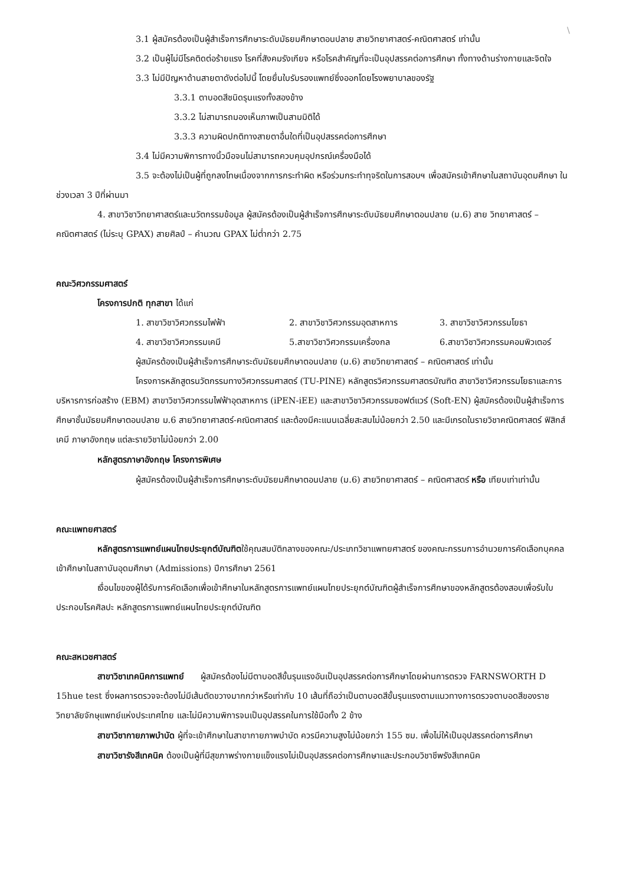\
3.1 ผู้สมัครต้องเป็นผู้สำเร็จการศึกษาระดับมัธยมศึกษาตอนปลาย สายวิทยาศาสตร์-คณิตศาสตร์ เท่านั้น
3.2 เป็นผู้ไม่มีโรคติดต่อร้ายแรง โรคที่สังคมรังเกียจ หรือโรคสำคัญที่จะเป็นอุปสรรคต่อการศึกษา ทั้งทางด้านร่างกายและจิตใจ
3.3 ไม่มีปัญหาด้านสายตาดังต่อไปนี้ โดยยื่นใบรับรองแพทย์ซึ่งออกโดยโรงพยาบาลของรัฐ
3.3.1 ตาบอดสีชนิดรุนแรงทั้งสองข้าง
3.3.2 ไม่สามารถมองเห็นภาพเป็นสามมิติได้
3.3.3 ความผิดปกติทางสายตาอื่นใดที่เป็นอุปสรรคต่อการศึกษา
3.4 ไม่มีความพิการทางนิ้วมือจนไม่สามารถควบคุมอุปกรณ์เครื่องมือได้
3.5 จะต้องไม่เป็นผู้ที่ถูกลงโทษเนื่องจากการกระทำผิด หรือร่วมกระทำทุจริตในการสอบฯ เพื่อสมัครเข้าศึกษาในสถาบันอุดมศึกษา ในช่วงเวลา 3 ปีที่ผ่านมา
4. สาขาวิชาวิทยาศาสตร์และนวัตกรรมข้อมูล ผู้สมัครต้องเป็นผู้สำเร็จการศึกษาระดับมัธยมศึกษาตอนปลาย (ม.6) สาย วิทยาศาสตร์ – คณิตศาสตร์ (ไม่ระบุ GPAX) สายศิลป์ – คำนวณ GPAX ไม่ต่ำกว่า 2.75
คณะวิศวกรรมศาสตร์
โครงการปกติ ทุกสาขา ได้แก่
1. สาขาวิชาวิศวกรรมไฟฟ้า 2. สาขาวิชาวิศวกรรมอุตสาหการ 3. สาขาวิชาวิศวกรรมโยธา
4. สาขาวิชาวิศวกรรมเคมี 5.สาขาวิชาวิศวกรรมเครื่องกล 6.สาขาวิชาวิศวกรรมคอมพิวเตอร์
ผู้สมัครต้องเป็นผู้สำเร็จการศึกษาระดับมัธยมศึกษาตอนปลาย (ม.6) สายวิทยาศาสตร์ – คณิตศาสตร์ เท่านั้น
โครงการหลักสูตรนวัตกรรมทางวิศวกรรมศาสตร์ (TU-PINE) หลักสูตรวิศวกรรมศาสตรบัณฑิต สาขาวิชาวิศวกรรมโยธาและการบริหารการก่อสร้าง (EBM) สาขาวิชาวิศวกรรมไฟฟ้าอุตสาหการ (iPEN-iEE) และสาขาวิชาวิศวกรรมซอฟต์แวร์ (Soft-EN) ผู้สมัครต้องเป็นผู้สำเร็จการศึกษาชั้นมัธยมศึกษาตอนปลาย ม.6 สายวิทยาศาสตร์-คณิตศาสตร์ และต้องมีคะแนนเฉลี่ยสะสมไม่น้อยกว่า 2.50 และมีเกรดในรายวิชาคณิตศาสตร์ ฟิสิกส์ เคมี ภาษาอังกฤษ แต่ละรายวิชาไม่น้อยกว่า 2.00
หลักสูตรภาษาอังกฤษ โครงการพิเศษ
ผู้สมัครต้องเป็นผู้สำเร็จการศึกษาระดับมัธยมศึกษาตอนปลาย (ม.6) สายวิทยาศาสตร์ – คณิตศาสตร์ หรือ เทียบเท่าเท่านั้น
คณะแพทยศาสตร์
หลักสูตรการแพทย์แผนไทยประยุกต์บัณฑิตใช้คุณสมบัติกลางของคณะ/ประเภทวิชาแพทยศาสตร์ ของคณะกรรมการอำนวยการคัดเลือกบุคคลเข้าศึกษาในสถาบันอุดมศึกษา (Admissions) ปีการศึกษา 2561
เงื่อนไขของผู้ได้รับการคัดเลือกเพื่อเข้าศึกษาในหลักสูตรการแพทย์แผนไทยประยุกต์บัณฑิตผู้สำเร็จการศึกษาของหลักสูตรต้องสอบเพื่อรับใบประกอบโรคศิลปะ หลักสูตรการแพทย์แผนไทยประยุกต์บัณฑิต
คณะสหเวชศาสตร์
สาขาวิชาเทคนิคการแพทย์ ผู้สมัครต้องไม่มีตาบอดสีขั้นรุนแรงอันเป็นอุปสรรคต่อการศึกษาโดยผ่านการตรวจ FARNSWORTH D 15hue test ซึ่งผลการตรวจจะต้องไม่มีเส้นตัดขวางมากกว่าหรือเท่ากับ 10 เส้นที่ถือว่าเป็นตาบอดสีขั้นรุนแรงตามแนวทางการตรวจตาบอดสีของราชวิทยาลัยจักษุแพทย์แห่งประเทศไทย และไม่มีความพิการจนเป็นอุปสรรคในการใช้มือทั้ง 2 ข้าง
สาขาวิชากายภาพบำบัด ผู้ที่จะเข้าศึกษาในสาขากายภาพบำบัด ควรมีความสูงไม่น้อยกว่า 155 ซม. เพื่อไม่ให้เป็นอุปสรรคต่อการศึกษา
สาขาวิชารังสีเทคนิค ต้องเป็นผู้ที่มีสุขภาพร่างกายแข็งแรงไม่เป็นอุปสรรคต่อการศึกษาและประกอบวิชาชีพรังสีเทคนิค